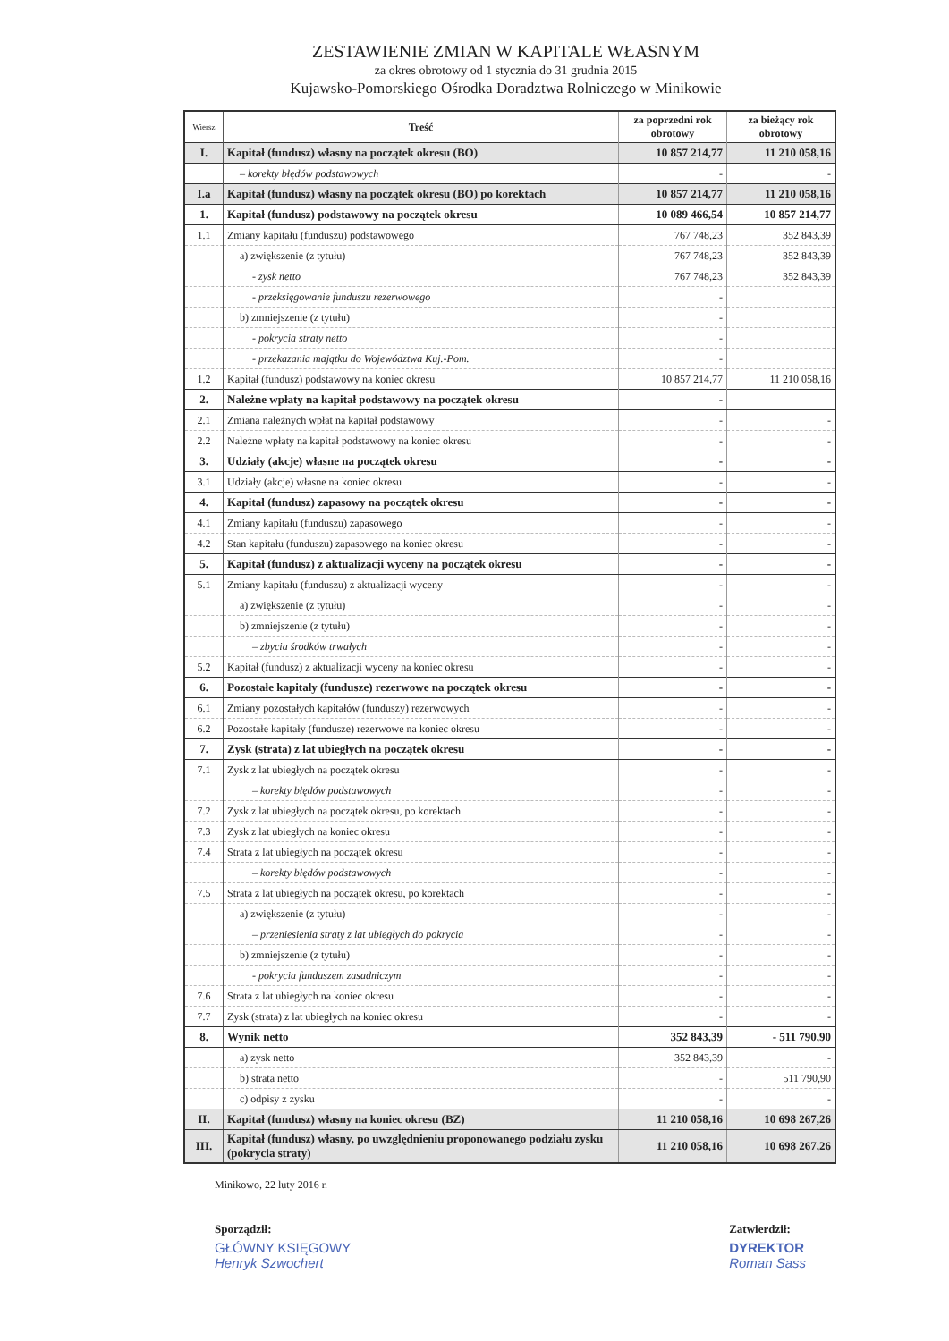ZESTAWIENIE ZMIAN W KAPITALE WŁASNYM
za okres obrotowy od 1 stycznia do 31 grudnia 2015
Kujawsko-Pomorskiego Ośrodka Doradztwa Rolniczego w Minikowie
| Wiersz | Treść | za poprzedni rok obrotowy | za bieżący rok obrotowy |
| --- | --- | --- | --- |
| I. | Kapitał (fundusz) własny na początek okresu (BO) | 10 857 214,77 | 11 210 058,16 |
| | – korekty błędów podstawowych | - | - |
| I.a | Kapitał (fundusz) własny na początek okresu (BO) po korektach | 10 857 214,77 | 11 210 058,16 |
| 1. | Kapitał (fundusz) podstawowy na początek okresu | 10 089 466,54 | 10 857 214,77 |
| 1.1 | Zmiany kapitału (funduszu) podstawowego | 767 748,23 | 352 843,39 |
| | a) zwiększenie (z tytułu) | 767 748,23 | 352 843,39 |
| | - zysk netto | 767 748,23 | 352 843,39 |
| | - przeksięgowanie funduszu rezerwowego | - | |
| | b) zmniejszenie (z tytułu) | - | |
| | - pokrycia straty netto | - | |
| | - przekazania majątku do Województwa Kuj.-Pom. | - | |
| 1.2 | Kapitał (fundusz) podstawowy na koniec okresu | 10 857 214,77 | 11 210 058,16 |
| 2. | Należne wpłaty na kapitał podstawowy na początek okresu | - | |
| 2.1 | Zmiana należnych wpłat na kapitał podstawowy | - | - |
| 2.2 | Należne wpłaty na kapitał podstawowy na koniec okresu | - | - |
| 3. | Udziały (akcje) własne na początek okresu | - | - |
| 3.1 | Udziały (akcje) własne na koniec okresu | - | - |
| 4. | Kapitał (fundusz) zapasowy na początek okresu | - | - |
| 4.1 | Zmiany kapitału (funduszu) zapasowego | - | - |
| 4.2 | Stan kapitału (funduszu) zapasowego na koniec okresu | - | - |
| 5. | Kapitał (fundusz) z aktualizacji wyceny na początek okresu | - | - |
| 5.1 | Zmiany kapitału (funduszu) z aktualizacji wyceny | - | - |
| | a) zwiększenie (z tytułu) | - | - |
| | b) zmniejszenie (z tytułu) | - | - |
| | – zbycia środków trwałych | - | - |
| 5.2 | Kapitał (fundusz) z aktualizacji wyceny na koniec okresu | - | - |
| 6. | Pozostałe kapitały (fundusze) rezerwowe na początek okresu | - | - |
| 6.1 | Zmiany pozostałych kapitałów (funduszy) rezerwowych | - | - |
| 6.2 | Pozostałe kapitały (fundusze) rezerwowe na koniec okresu | - | - |
| 7. | Zysk (strata) z lat ubiegłych na początek okresu | - | - |
| 7.1 | Zysk z lat ubiegłych na początek okresu | - | - |
| | – korekty błędów podstawowych | - | - |
| 7.2 | Zysk z lat ubiegłych na początek okresu, po korektach | - | - |
| 7.3 | Zysk z lat ubiegłych na koniec okresu | - | - |
| 7.4 | Strata z lat ubiegłych na początek okresu | - | - |
| | – korekty błędów podstawowych | - | - |
| 7.5 | Strata z lat ubiegłych na początek okresu, po korektach | - | - |
| | a) zwiększenie (z tytułu) | - | - |
| | – przeniesienia straty z lat ubiegłych do pokrycia | - | - |
| | b) zmniejszenie (z tytułu) | - | - |
| | - pokrycia funduszem zasadniczym | - | - |
| 7.6 | Strata z lat ubiegłych na koniec okresu | - | - |
| 7.7 | Zysk (strata) z lat ubiegłych na koniec okresu | - | - |
| 8. | Wynik netto | 352 843,39 | - 511 790,90 |
| | a) zysk netto | 352 843,39 | - |
| | b) strata netto | - | 511 790,90 |
| | c) odpisy z zysku | - | - |
| II. | Kapitał (fundusz) własny na koniec okresu (BZ) | 11 210 058,16 | 10 698 267,26 |
| III. | Kapitał (fundusz) własny, po uwzględnieniu proponowanego podziału zysku (pokrycia straty) | 11 210 058,16 | 10 698 267,26 |
Minikowo, 22 luty 2016 r.
Sporządził:
GŁÓWNY KSIĘGOWY
Henryk Szwochert
Zatwierdził:
DYREKTOR
Roman Sass